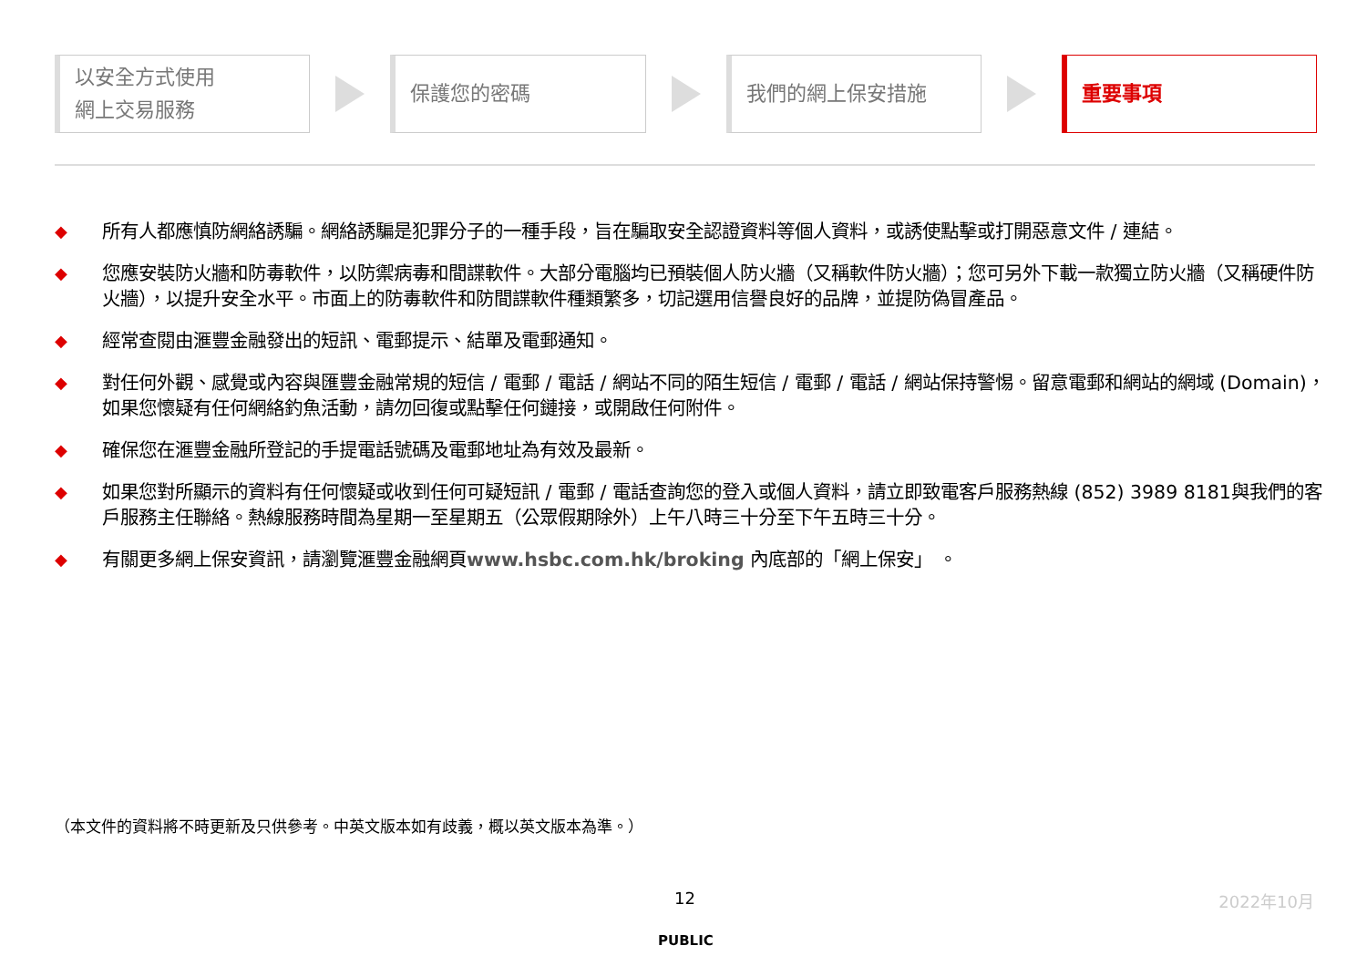以安全方式使用
網上交易服務
保護您的密碼 我們的網上保安措施 重要事項
◆ 所有人都應慎防網絡誘騙。網絡誘騙是犯罪分子的一種手段，旨在騙取安全認證資料等個人資料，或誘使點擊或打開惡意文件 / 連結。
◆ 您應安裝防火牆和防毒軟件，以防禦病毒和間諜軟件。大部分電腦均已預裝個人防火牆（又稱軟件防火牆）；您可另外下載一款獨立防火牆（又稱硬件防火牆），以提升安全水平。市面上的防毒軟件和防間諜軟件種類繁多，切記選用信譽良好的品牌，並提防偽冒產品。
◆ 經常查閱由滙豐金融發出的短訊、電郵提示、結單及電郵通知。
◆ 對任何外觀、感覺或內容與匯豐金融常規的短信 / 電郵 / 電話 / 網站不同的陌生短信 / 電郵 / 電話 / 網站保持警惕。留意電郵和網站的網域 (Domain)，如果您懷疑有任何網絡釣魚活動，請勿回復或點擊任何鏈接，或開啟任何附件。
◆ 確保您在滙豐金融所登記的手提電話號碼及電郵地址為有效及最新。
◆ 如果您對所顯示的資料有任何懷疑或收到任何可疑短訊 / 電郵 / 電話查詢您的登入或個人資料，請立即致電客戶服務熱線 (852) 3989 8181與我們的客戶服務主任聯絡。熱線服務時間為星期一至星期五（公眾假期除外）上午八時三十分至下午五時三十分。
◆ 有關更多網上保安資訊，請瀏覽滙豐金融網頁www.hsbc.com.hk/broking 內底部的「網上保安」 。
（本文件的資料將不時更新及只供參考。中英文版本如有歧義，概以英文版本為準。）
12 2022年10月
PUBLIC